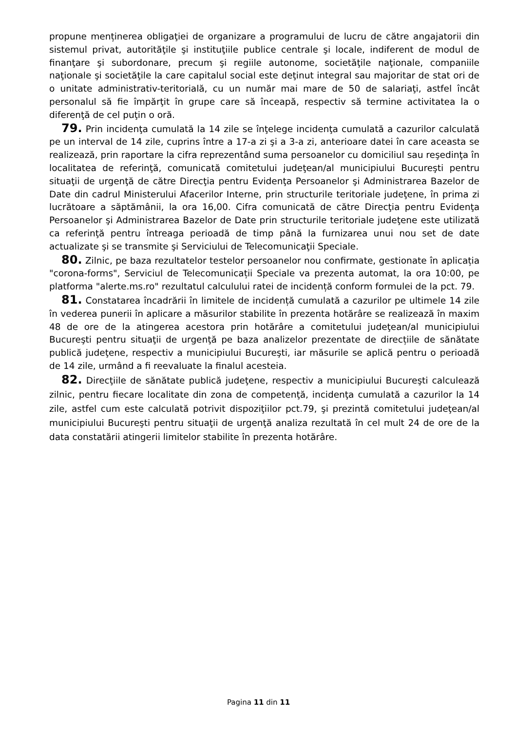propune menținerea obligaţiei de organizare a programului de lucru de către angajatorii din sistemul privat, autorităţile şi instituţiile publice centrale şi locale, indiferent de modul de finanţare şi subordonare, precum şi regiile autonome, societăţile naţionale, companiile naţionale şi societăţile la care capitalul social este deţinut integral sau majoritar de stat ori de o unitate administrativ-teritorială, cu un număr mai mare de 50 de salariaţi, astfel încât personalul să fie împărţit în grupe care să înceapă, respectiv să termine activitatea la o diferenţă de cel puţin o oră.
79. Prin incidenţa cumulată la 14 zile se înţelege incidenţa cumulată a cazurilor calculată pe un interval de 14 zile, cuprins între a 17-a zi şi a 3-a zi, anterioare datei în care aceasta se realizează, prin raportare la cifra reprezentând suma persoanelor cu domiciliul sau reşedinţa în localitatea de referinţă, comunicată comitetului judeţean/al municipiului Bucureşti pentru situaţii de urgenţă de către Direcţia pentru Evidenţa Persoanelor şi Administrarea Bazelor de Date din cadrul Ministerului Afacerilor Interne, prin structurile teritoriale judeţene, în prima zi lucrătoare a săptămânii, la ora 16,00. Cifra comunicată de către Direcţia pentru Evidenţa Persoanelor şi Administrarea Bazelor de Date prin structurile teritoriale judeţene este utilizată ca referinţă pentru întreaga perioadă de timp până la furnizarea unui nou set de date actualizate şi se transmite şi Serviciului de Telecomunicaţii Speciale.
80. Zilnic, pe baza rezultatelor testelor persoanelor nou confirmate, gestionate în aplicația "corona-forms", Serviciul de Telecomunicații Speciale va prezenta automat, la ora 10:00, pe platforma "alerte.ms.ro" rezultatul calculului ratei de incidență conform formulei de la pct. 79.
81. Constatarea încadrării în limitele de incidență cumulată a cazurilor pe ultimele 14 zile în vederea punerii în aplicare a măsurilor stabilite în prezenta hotărâre se realizează în maxim 48 de ore de la atingerea acestora prin hotărâre a comitetului judeţean/al municipiului Bucureşti pentru situaţii de urgenţă pe baza analizelor prezentate de direcțiile de sănătate publică judeţene, respectiv a municipiului Bucureşti, iar măsurile se aplică pentru o perioadă de 14 zile, urmând a fi reevaluate la finalul acesteia.
82. Direcţiile de sănătate publică judeţene, respectiv a municipiului Bucureşti calculează zilnic, pentru fiecare localitate din zona de competenţă, incidenţa cumulată a cazurilor la 14 zile, astfel cum este calculată potrivit dispoziţiilor pct.79, şi prezintă comitetului judeţean/al municipiului Bucureşti pentru situaţii de urgenţă analiza rezultată în cel mult 24 de ore de la data constatării atingerii limitelor stabilite în prezenta hotărâre.
Pagina 11 din 11